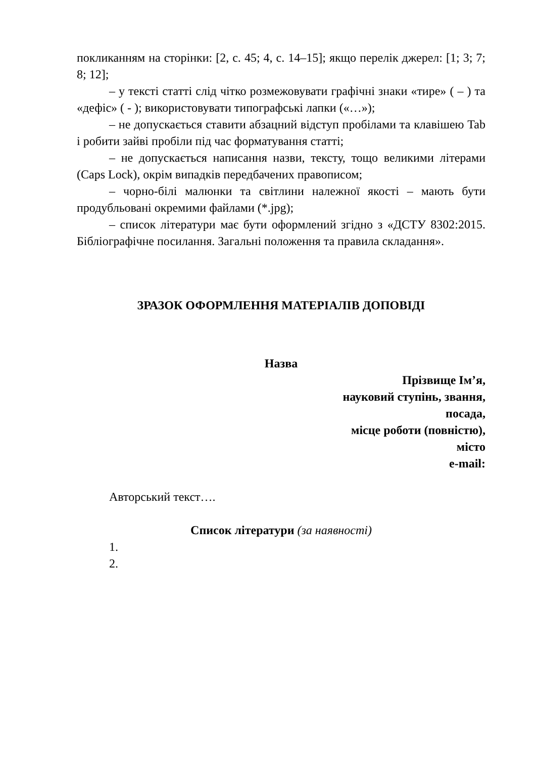покликанням на сторінки: [2, с. 45; 4, с. 14–15]; якщо перелік джерел: [1; 3; 7; 8; 12];
– у тексті статті слід чітко розмежовувати графічні знаки «тире» ( – ) та «дефіс» ( - ); використовувати типографські лапки («…»);
– не допускається ставити абзацний відступ пробілами та клавішею Tab і робити зайві пробіли під час форматування статті;
– не допускається написання назви, тексту, тощо великими літерами (Caps Lock), окрім випадків передбачених правописом;
– чорно-білі малюнки та світлини належної якості – мають бути продубльовані окремими файлами (*.jpg);
– список літератури має бути оформлений згідно з «ДСТУ 8302:2015. Бібліографічне посилання. Загальні положення та правила складання».
ЗРАЗОК ОФОРМЛЕННЯ МАТЕРІАЛІВ ДОПОВІДІ
Назва
Прізвище Ім’я,
науковий ступінь, звання,
посада,
місце роботи (повністю),
місто
e-mail:
Авторський текст….
Список літератури (за наявності)
1.
2.